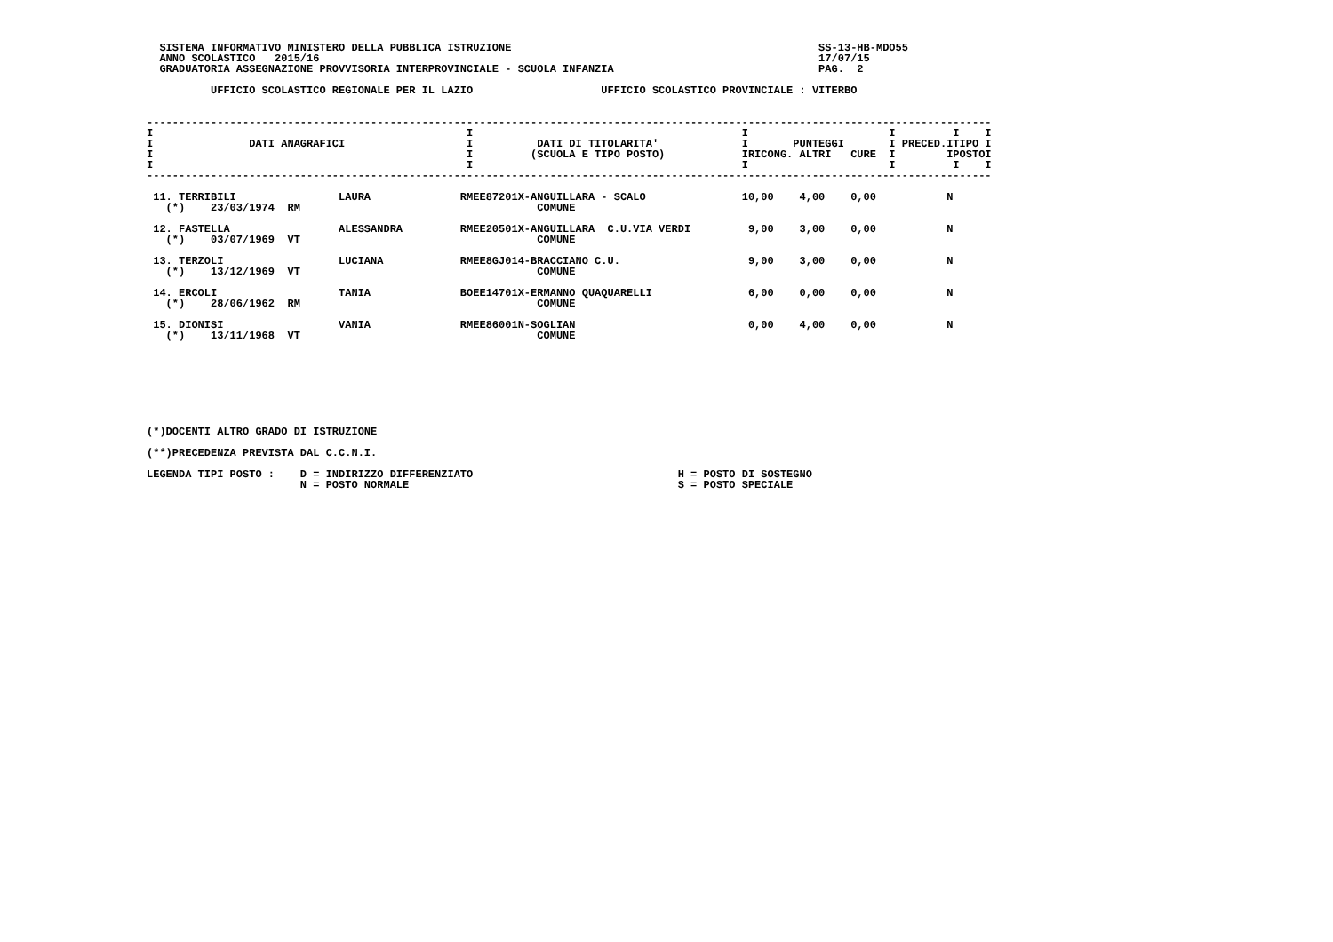SISTEMA INFORMATIVO MINISTERO DELLA PUBBLICA ISTRUZIONE                                                SS-13-HB-MDO55
  ANNO SCOLASTICO   2015/16                                                                              17/07/15
  GRADUATORIA ASSEGNAZIONE PROVVISORIA INTERPROVINCIALE - SCUOLA INFANZIA                                PAG.  2

          UFFICIO SCOLASTICO REGIONALE PER IL LAZIO                    UFFICIO SCOLASTICO PROVINCIALE : VITERBO


------------------------------------------------------------------------------------------------------------------------------------
I                                                 I                                          I                      I         I    I
I               DATI ANAGRAFICI                   I          DATI DI TITOLARITA'             I       PUNTEGGI       I PRECED.ITIPO I
I                                                 I         (SCUOLA E TIPO POSTO)            IRICONG. ALTRI   CURE  I        IPOSTOI
I                                                 I                                          I                      I         I    I
------------------------------------------------------------------------------------------------------------------------------------

 11. TERRIBILI                LAURA              RMEE87201X-ANGUILLARA - SCALO               10,00    4,00    0,00           N
   (*)    23/03/1974  RM                                     COMUNE

 12. FASTELLA                 ALESSANDRA         RMEE20501X-ANGUILLARA  C.U.VIA VERDI         9,00    3,00    0,00           N
   (*)    03/07/1969  VT                                     COMUNE

 13. TERZOLI                  LUCIANA            RMEE8GJ014-BRACCIANO C.U.                    9,00    3,00    0,00           N
   (*)    13/12/1969  VT                                     COMUNE

 14. ERCOLI                   TANIA              BOEE14701X-ERMANNO QUAQUARELLI               6,00    0,00    0,00           N
   (*)    28/06/1962  RM                                     COMUNE

 15. DIONISI                  VANIA              RMEE86001N-SOGLIAN                           0,00    4,00    0,00           N
   (*)    13/11/1968  VT                                     COMUNE








(*)DOCENTI ALTRO GRADO DI ISTRUZIONE

(**)PRECEDENZA PREVISTA DAL C.C.N.I.

LEGENDA TIPI POSTO :    D = INDIRIZZO DIFFERENZIATO                                H = POSTO DI SOSTEGNO
                        N = POSTO NORMALE                                          S = POSTO SPECIALE